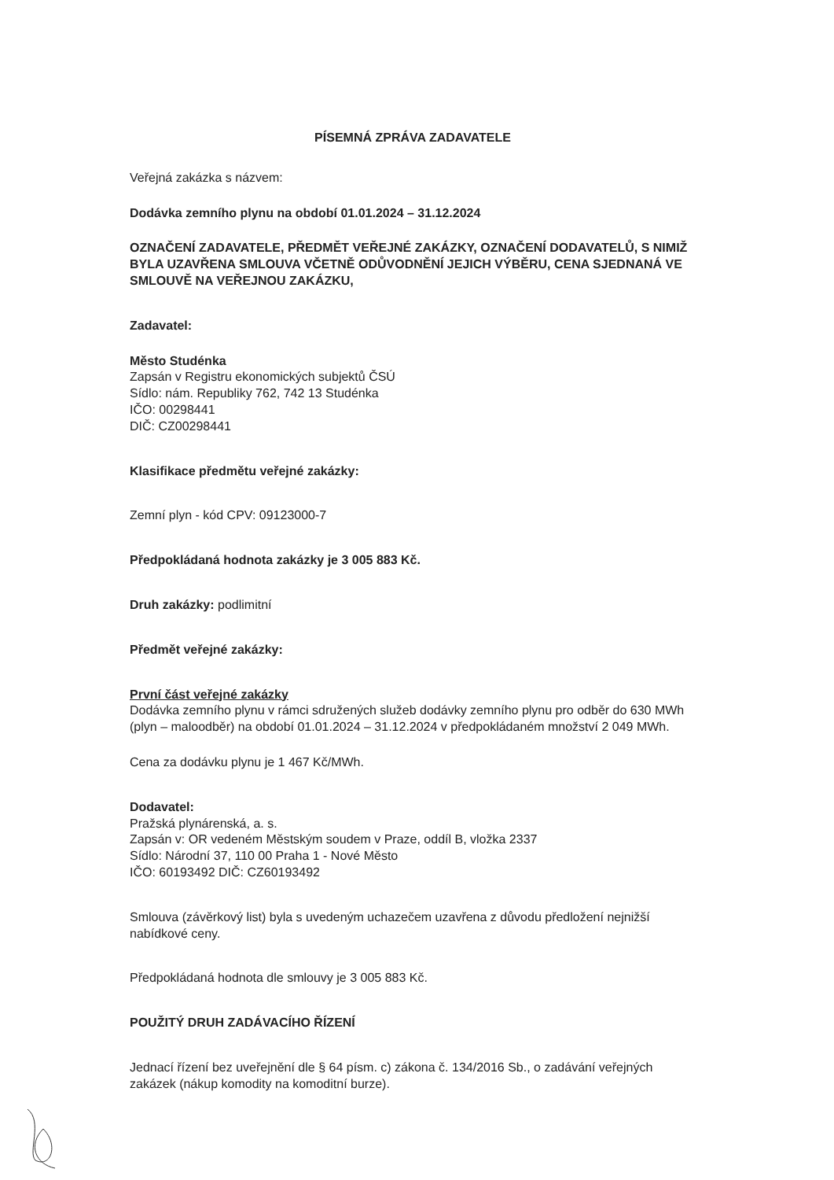PÍSEMNÁ ZPRÁVA ZADAVATELE
Veřejná zakázka s názvem:
Dodávka zemního plynu na období 01.01.2024 – 31.12.2024
OZNAČENÍ ZADAVATELE, PŘEDMĚT VEŘEJNÉ ZAKÁZKY, OZNAČENÍ DODAVATELŮ, S NIMIŽ BYLA UZAVŘENA SMLOUVA VČETNĚ ODŮVODNĚNÍ JEJICH VÝBĚRU, CENA SJEDNANÁ VE SMLOUVĚ NA VEŘEJNOU ZAKÁZKU,
Zadavatel:
Město Studénka
Zapsán v Registru ekonomických subjektů ČSÚ
Sídlo: nám. Republiky 762, 742 13 Studénka
IČO: 00298441
DIČ: CZ00298441
Klasifikace předmětu veřejné zakázky:
Zemní plyn - kód CPV: 09123000-7
Předpokládaná hodnota zakázky je 3 005 883 Kč.
Druh zakázky: podlimitní
Předmět veřejné zakázky:
První část veřejné zakázky
Dodávka zemního plynu v rámci sdružených služeb dodávky zemního plynu pro odběr do 630 MWh (plyn – maloodběr) na období 01.01.2024 – 31.12.2024 v předpokládaném množství 2 049 MWh.
Cena za dodávku plynu je 1 467 Kč/MWh.
Dodavatel:
Pražská plynárenská, a. s.
Zapsán v: OR vedeném Městským soudem v Praze, oddíl B, vložka 2337
Sídlo: Národní 37, 110 00 Praha 1 - Nové Město
IČO: 60193492 DIČ: CZ60193492
Smlouva (závěrkový list) byla s uvedeným uchazečem uzavřena z důvodu předložení nejnižší nabídkové ceny.
Předpokládaná hodnota dle smlouvy je 3 005 883 Kč.
POUŽITÝ DRUH ZADÁVACÍHO ŘÍZENÍ
Jednací řízení bez uveřejnění dle § 64 písm. c) zákona č. 134/2016 Sb., o zadávání veřejných zakázek (nákup komodity na komoditní burze).